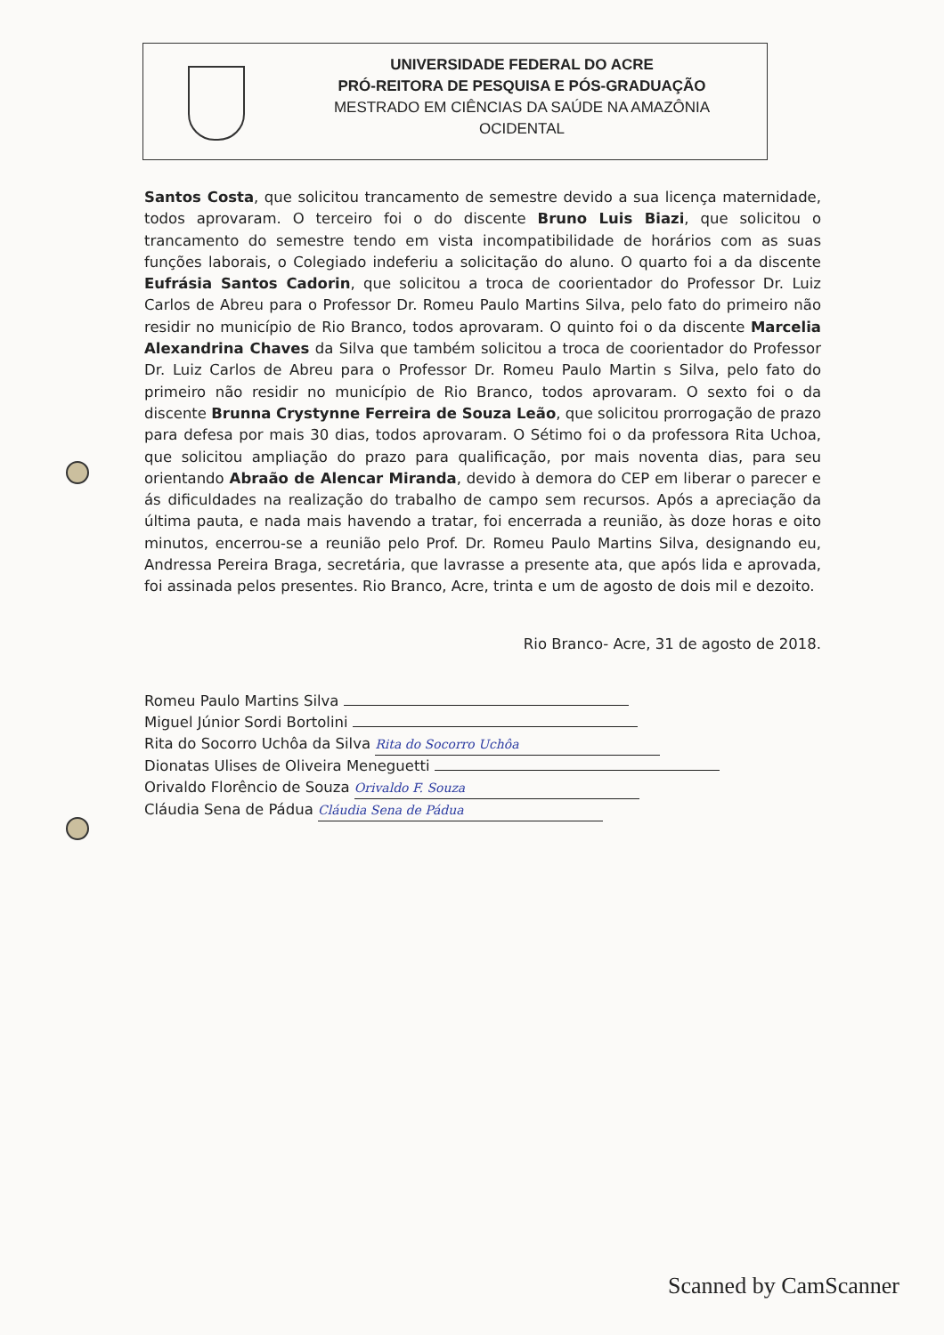UNIVERSIDADE FEDERAL DO ACRE
PRÓ-REITORA DE PESQUISA E PÓS-GRADUAÇÃO
MESTRADO EM CIÊNCIAS DA SAÚDE NA AMAZÔNIA
OCIDENTAL
Santos Costa, que solicitou trancamento de semestre devido a sua licença maternidade, todos aprovaram. O terceiro foi o do discente Bruno Luis Biazi, que solicitou o trancamento do semestre tendo em vista incompatibilidade de horários com as suas funções laborais, o Colegiado indeferiu a solicitação do aluno. O quarto foi a da discente Eufrásia Santos Cadorin, que solicitou a troca de coorientador do Professor Dr. Luiz Carlos de Abreu para o Professor Dr. Romeu Paulo Martins Silva, pelo fato do primeiro não residir no município de Rio Branco, todos aprovaram. O quinto foi o da discente Marcelia Alexandrina Chaves da Silva que também solicitou a troca de coorientador do Professor Dr. Luiz Carlos de Abreu para o Professor Dr. Romeu Paulo Martin s Silva, pelo fato do primeiro não residir no município de Rio Branco, todos aprovaram. O sexto foi o da discente Brunna Crystynne Ferreira de Souza Leão, que solicitou prorrogação de prazo para defesa por mais 30 dias, todos aprovaram. O Sétimo foi o da professora Rita Uchoa, que solicitou ampliação do prazo para qualificação, por mais noventa dias, para seu orientando Abraão de Alencar Miranda, devido à demora do CEP em liberar o parecer e ás dificuldades na realização do trabalho de campo sem recursos. Após a apreciação da última pauta, e nada mais havendo a tratar, foi encerrada a reunião, às doze horas e oito minutos, encerrou-se a reunião pelo Prof. Dr. Romeu Paulo Martins Silva, designando eu, Andressa Pereira Braga, secretária, que lavrasse a presente ata, que após lida e aprovada, foi assinada pelos presentes. Rio Branco, Acre, trinta e um de agosto de dois mil e dezoito.
Rio Branco- Acre, 31 de agosto de 2018.
Romeu Paulo Martins Silva
Miguel Júnior Sordi Bortolini
Rita do Socorro Uchôa da Silva Rita do Socorro Uchôa
Dionatas Ulises de Oliveira Meneguetti
Orivaldo Florêncio de Souza Orivaldo F. Souza
Cláudia Sena de Pádua Cláudia Sena de Pádua
Scanned by CamScanner